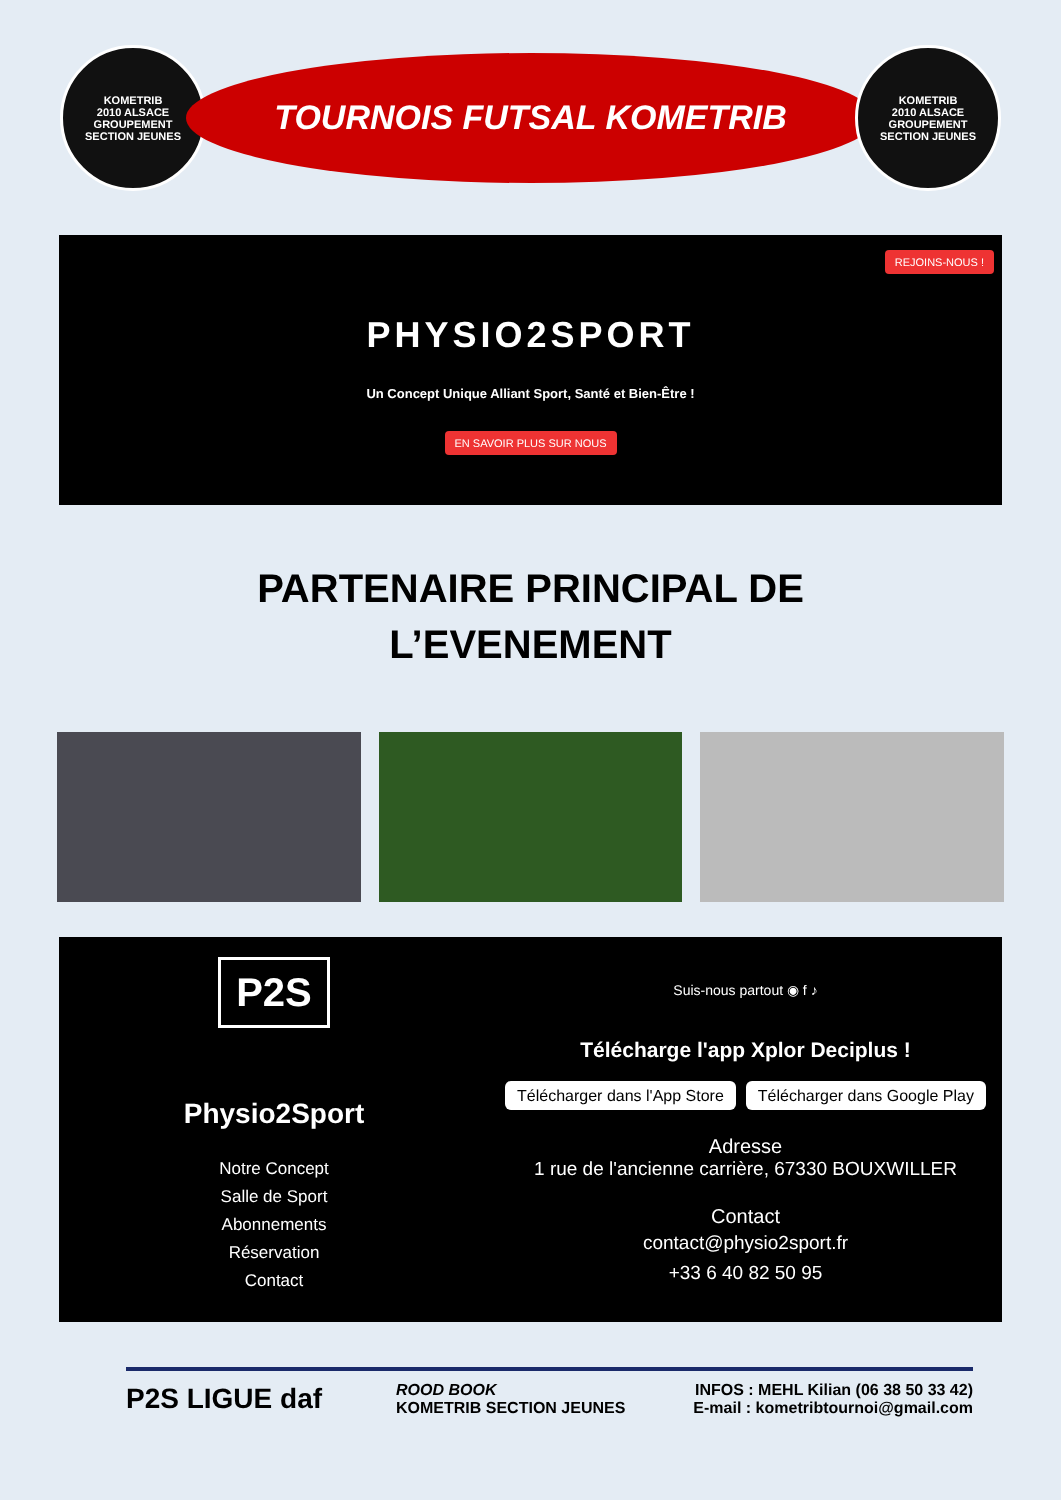KOMETRIB
2010 ALSACE GROUPEMENT
SECTION JEUNES
TOURNOIS FUTSAL KOMETRIB
KOMETRIB
2010 ALSACE GROUPEMENT
SECTION JEUNES
REJOINS-NOUS !
PHYSIO2SPORT
Un Concept Unique Alliant Sport, Santé et Bien-Être !
EN SAVOIR PLUS SUR NOUS
PARTENAIRE PRINCIPAL DE
L’EVENEMENT
P2S
Physio2Sport
Notre Concept
Salle de Sport
Abonnements
Réservation
Contact
Suis-nous partout ◉ f ♪
Télécharge l'app Xplor Deciplus !
Télécharger dans l'App Store Télécharger dans Google Play
Adresse
1 rue de l'ancienne carrière, 67330 BOUXWILLER
Contact
contact@physio2sport.fr
+33 6 40 82 50 95
P2S LIGUE daf
ROOD BOOK
KOMETRIB SECTION JEUNES
INFOS : MEHL Kilian (06 38 50 33 42)
E-mail : kometribtournoi@gmail.com